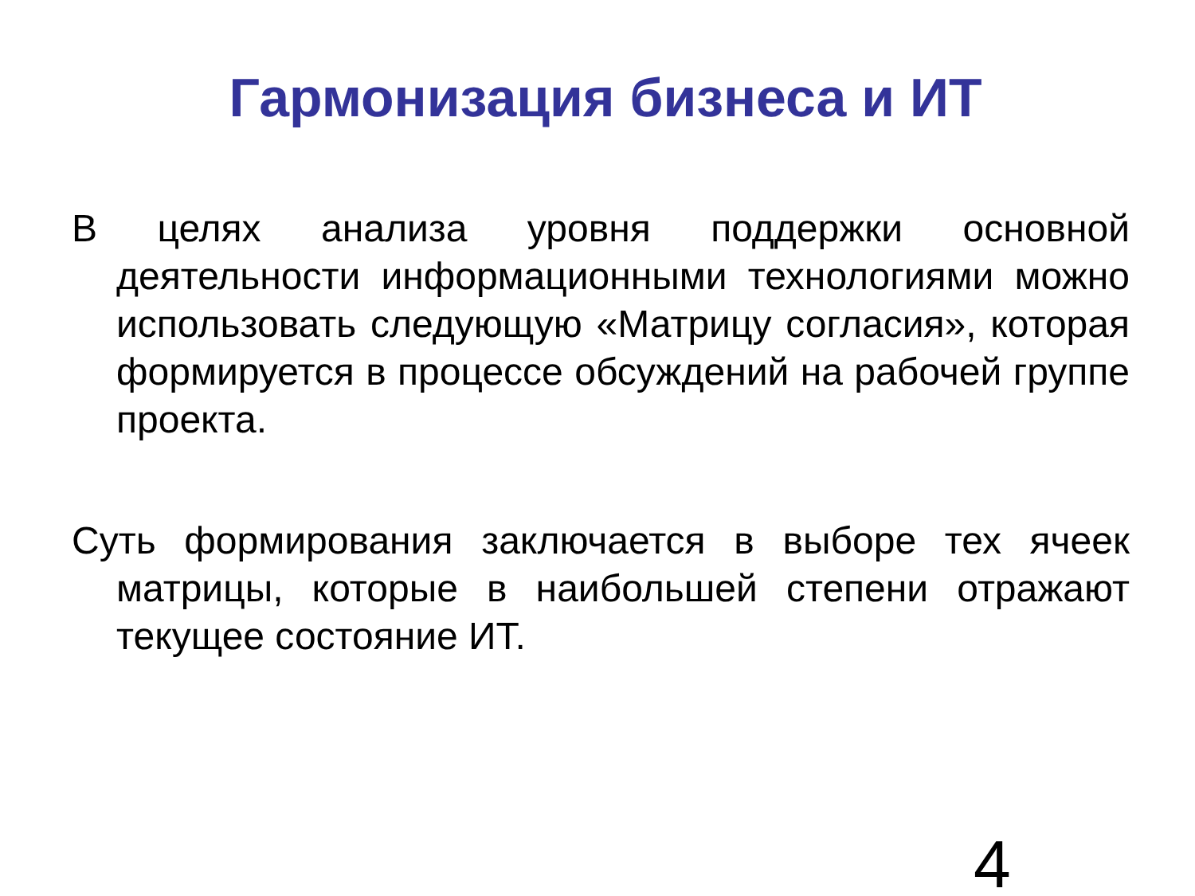Гармонизация бизнеса и ИТ
В целях анализа уровня поддержки основной деятельности информационными технологиями можно использовать следующую «Матрицу согласия», которая формируется в процессе обсуждений на рабочей группе проекта.
Суть формирования заключается в выборе тех ячеек матрицы, которые в наибольшей степени отражают текущее состояние ИТ.
4